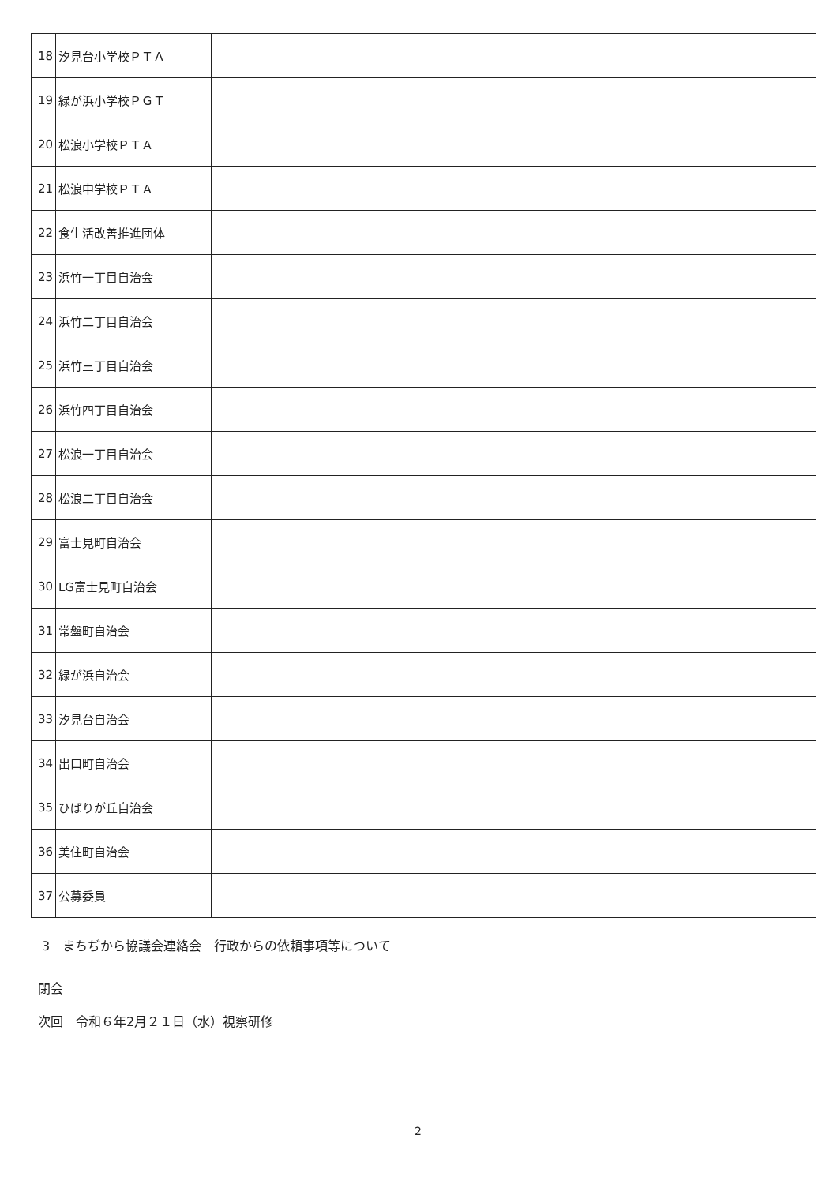| 18 | 汐見台小学校ＰＴＡ | |
| 19 | 緑が浜小学校ＰＧＴ | |
| 20 | 松浪小学校ＰＴＡ | |
| 21 | 松浪中学校ＰＴＡ | |
| 22 | 食生活改善推進団体 | |
| 23 | 浜竹一丁目自治会 | |
| 24 | 浜竹二丁目自治会 | |
| 25 | 浜竹三丁目自治会 | |
| 26 | 浜竹四丁目自治会 | |
| 27 | 松浪一丁目自治会 | |
| 28 | 松浪二丁目自治会 | |
| 29 | 富士見町自治会 | |
| 30 | LG富士見町自治会 | |
| 31 | 常盤町自治会 | |
| 32 | 緑が浜自治会 | |
| 33 | 汐見台自治会 | |
| 34 | 出口町自治会 | |
| 35 | ひばりが丘自治会 | |
| 36 | 美住町自治会 | |
| 37 | 公募委員 | |
3　まちぢから協議会連絡会　行政からの依頼事項等について
閉会
次回　令和６年2月２１日（水）視察研修
2